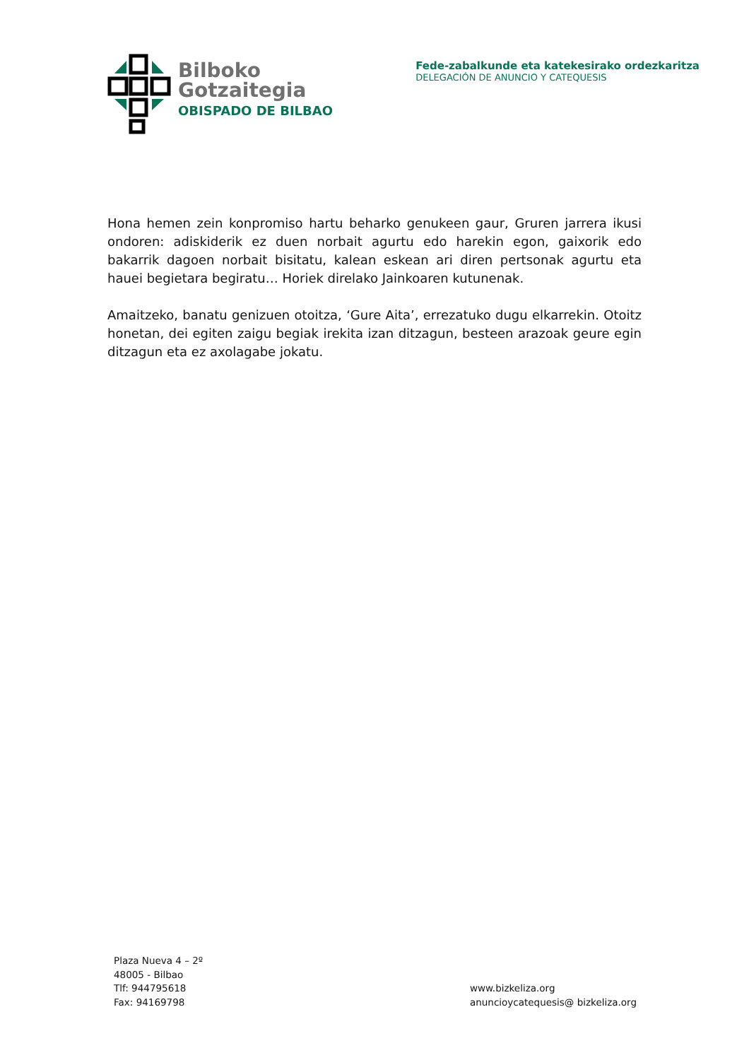Bilboko
Gotzaitegia
OBISPADO DE BILBAO
Fede-zabalkunde eta katekesirako ordezkaritza
DELEGACIÓN DE ANUNCIO Y CATEQUESIS
Hona hemen zein konpromiso hartu beharko genukeen gaur, Gruren jarrera ikusi ondoren: adiskiderik ez duen norbait agurtu edo harekin egon, gaixorik edo bakarrik dagoen norbait bisitatu, kalean eskean ari diren pertsonak agurtu eta hauei begietara begiratu… Horiek direlako Jainkoaren kutunenak.
Amaitzeko, banatu genizuen otoitza, ‘Gure Aita’, errezatuko dugu elkarrekin. Otoitz honetan, dei egiten zaigu begiak irekita izan ditzagun, besteen arazoak geure egin ditzagun eta ez axolagabe jokatu.
Plaza Nueva 4 – 2º
48005 - Bilbao
Tlf: 944795618
Fax: 94169798
www.bizkeliza.org
anuncioycatequesis@ bizkeliza.org